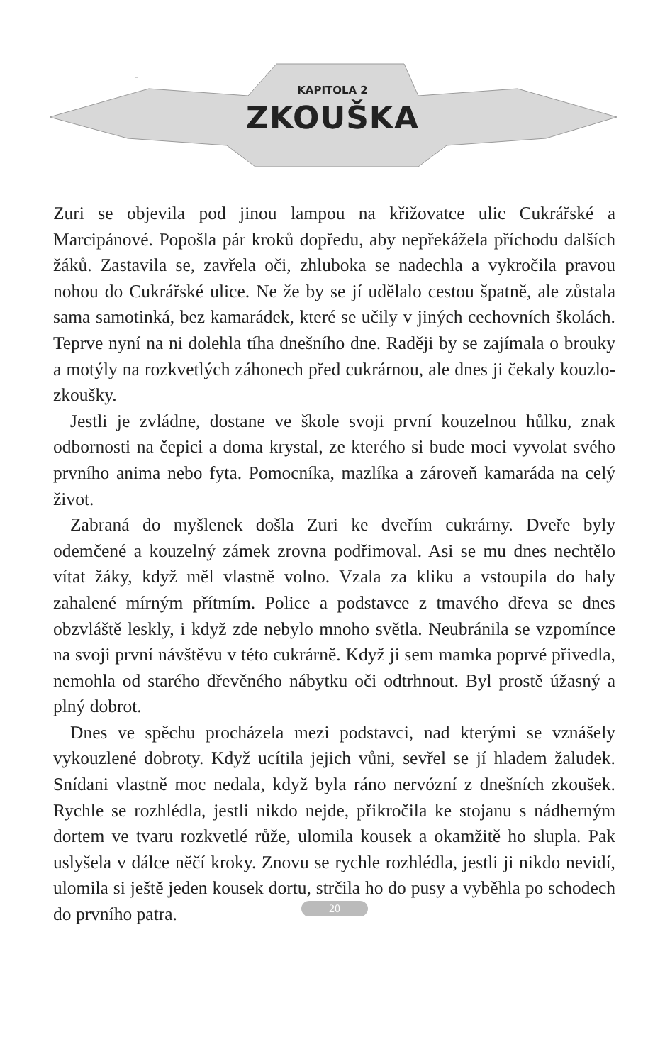-
KAPITOLA 2
ZKOUŠKA
Zuri se objevila pod jinou lampou na křižovatce ulic Cukrářské a Marcipánové. Popošla pár kroků dopředu, aby nepřekážela příchodu dalších žáků. Zastavila se, zavřela oči, zhluboka se nadechla a vykročila pravou nohou do Cukrářské ulice. Ne že by se jí udělalo cestou špatně, ale zůstala sama samotinká, bez kamarádek, které se učily v jiných cechovních školách. Teprve nyní na ni dolehla tíha dnešního dne. Raději by se zajímala o brouky a motýly na rozkvetlých záhonech před cukrárnou, ale dnes ji čekaly kouzlo-zkoušky.
Jestli je zvládne, dostane ve škole svoji první kouzelnou hůlku, znak odbornosti na čepici a doma krystal, ze kterého si bude moci vyvolat svého prvního anima nebo fyta. Pomocníka, mazlíka a zároveň kamaráda na celý život.
Zabraná do myšlenek došla Zuri ke dveřím cukrárny. Dveře byly odemčené a kouzelný zámek zrovna podřimoval. Asi se mu dnes nechtělo vítat žáky, když měl vlastně volno. Vzala za kliku a vstoupila do haly zahalené mírným přítmím. Police a podstavce z tmavého dřeva se dnes obzvláště leskly, i když zde nebylo mnoho světla. Neubránila se vzpomínce na svoji první návštěvu v této cukrárně. Když ji sem mamka poprvé přivedla, nemohla od starého dřevěného nábytku oči odtrhnout. Byl prostě úžasný a plný dobrot.
Dnes ve spěchu procházela mezi podstavci, nad kterými se vznášely vykouzlené dobroty. Když ucítila jejich vůni, sevřel se jí hladem žaludek. Snídani vlastně moc nedala, když byla ráno nervózní z dnešních zkoušek. Rychle se rozhlédla, jestli nikdo nejde, přikročila ke stojanu s nádherným dortem ve tvaru rozkvetlé růže, ulomila kousek a okamžitě ho slupla. Pak uslyšela v dálce něčí kroky. Znovu se rychle rozhlédla, jestli ji nikdo nevidí, ulomila si ještě jeden kousek dortu, strčila ho do pusy a vyběhla po schodech do prvního patra.
20